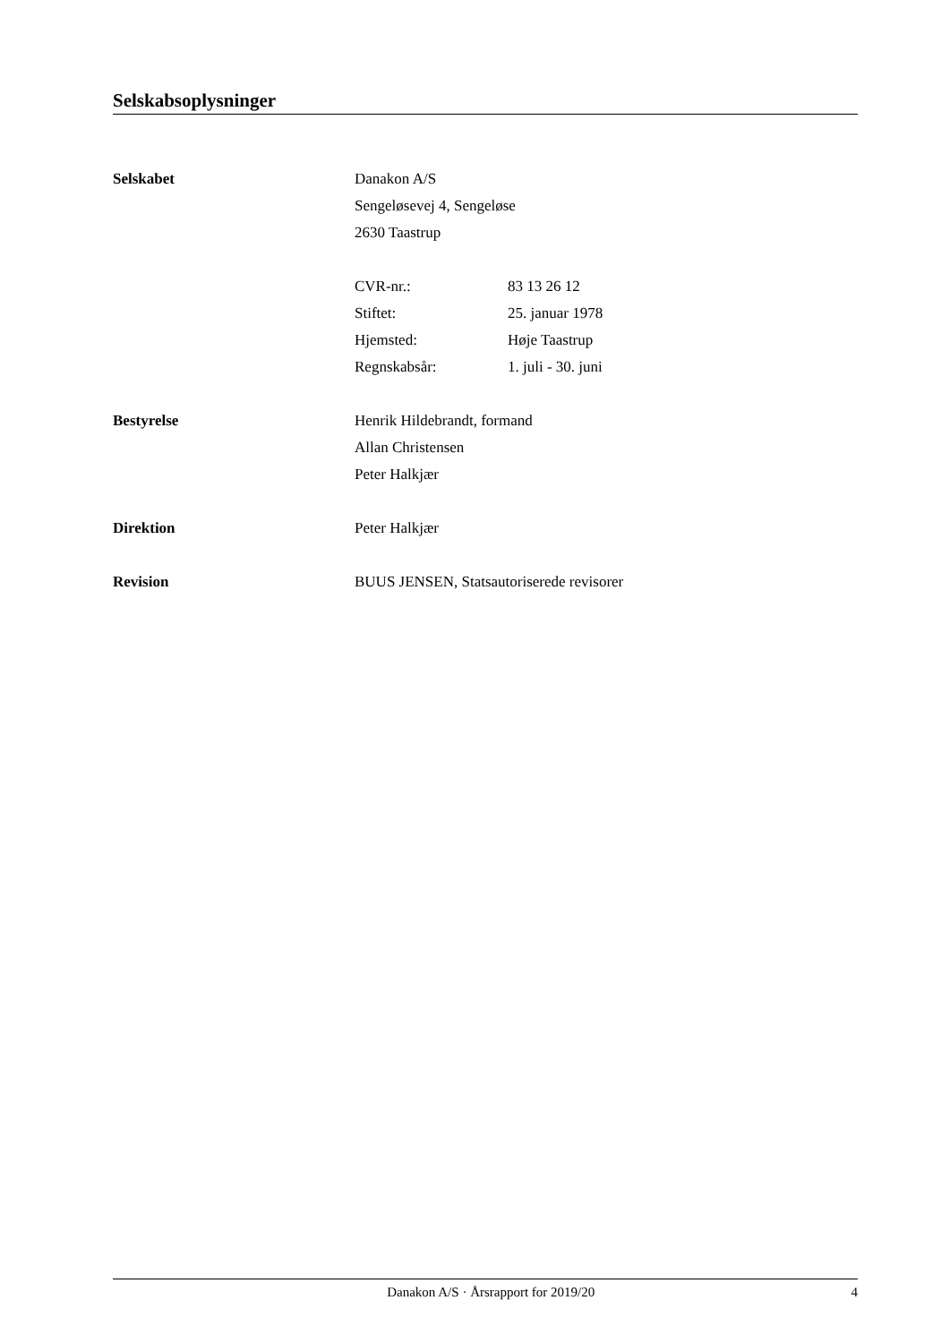Selskabsoplysninger
Selskabet Danakon A/S
Sengeløsevej 4, Sengeløse
2630 Taastrup
CVR-nr.: 83 13 26 12
Stiftet: 25. januar 1978
Hjemsted: Høje Taastrup
Regnskabsår: 1. juli - 30. juni
Bestyrelse Henrik Hildebrandt, formand
Allan Christensen
Peter Halkjær
Direktion Peter Halkjær
Revision BUUS JENSEN, Statsautoriserede revisorer
Danakon A/S · Årsrapport for 2019/20 4